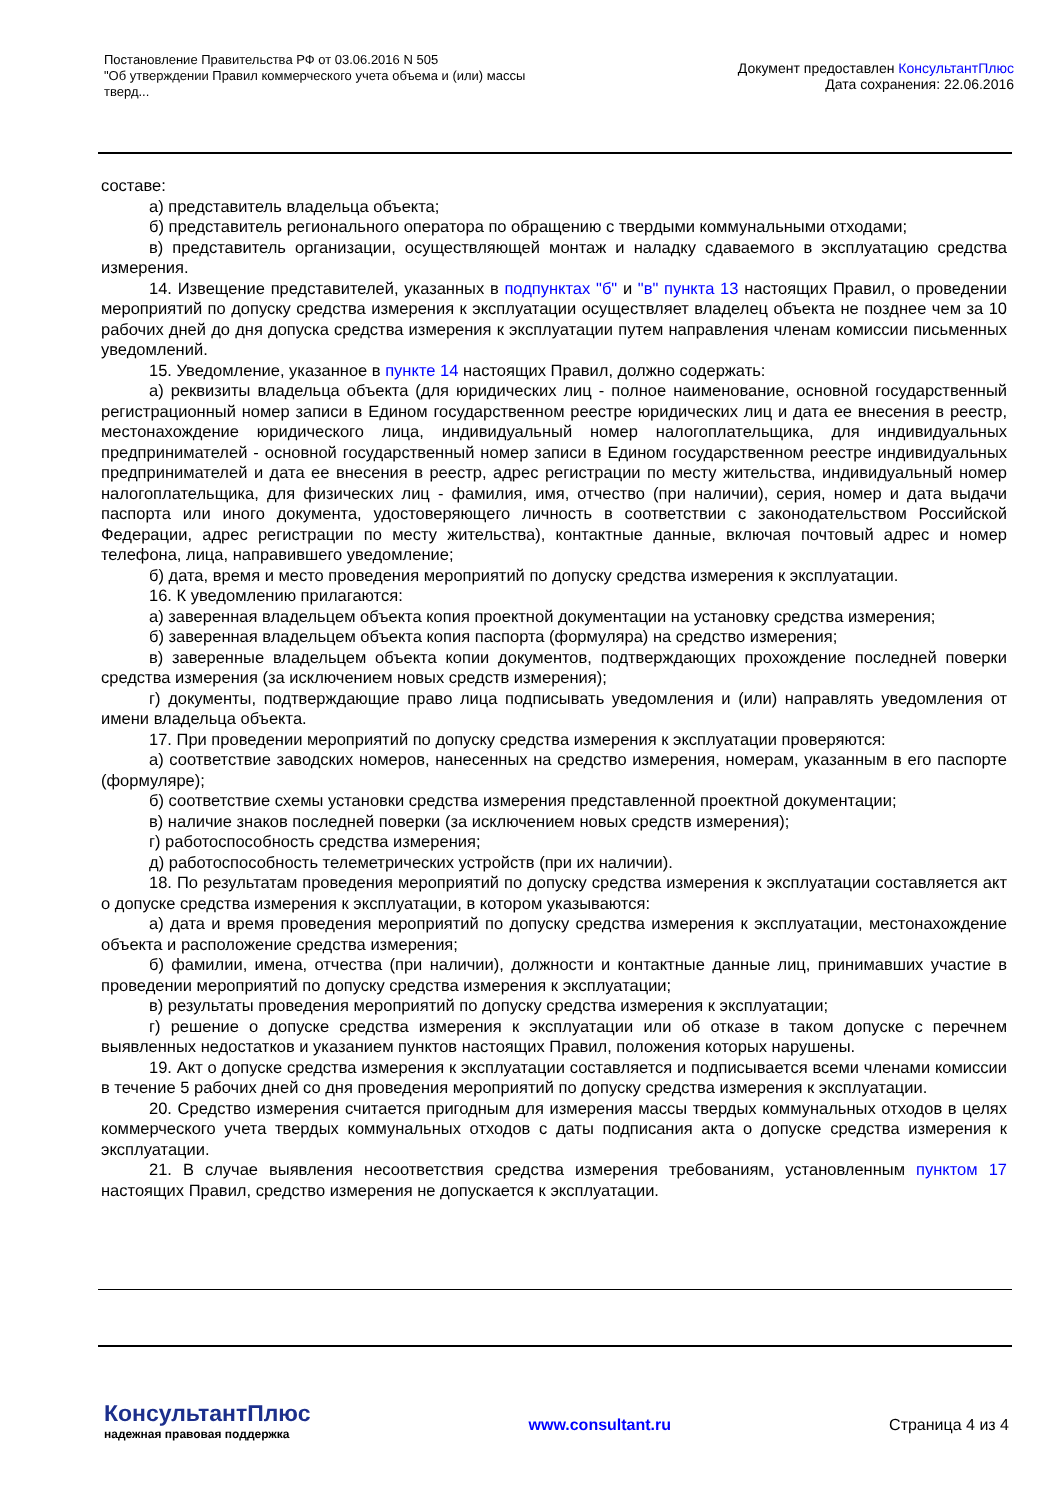Постановление Правительства РФ от 03.06.2016 N 505
"Об утверждении Правил коммерческого учета объема и (или) массы
тверд...
Документ предоставлен КонсультантПлюс
Дата сохранения: 22.06.2016
составе:
а) представитель владельца объекта;
б) представитель регионального оператора по обращению с твердыми коммунальными отходами;
в) представитель организации, осуществляющей монтаж и наладку сдаваемого в эксплуатацию средства измерения.
14. Извещение представителей, указанных в подпунктах "б" и "в" пункта 13 настоящих Правил, о проведении мероприятий по допуску средства измерения к эксплуатации осуществляет владелец объекта не позднее чем за 10 рабочих дней до дня допуска средства измерения к эксплуатации путем направления членам комиссии письменных уведомлений.
15. Уведомление, указанное в пункте 14 настоящих Правил, должно содержать:
а) реквизиты владельца объекта (для юридических лиц - полное наименование, основной государственный регистрационный номер записи в Едином государственном реестре юридических лиц и дата ее внесения в реестр, местонахождение юридического лица, индивидуальный номер налогоплательщика, для индивидуальных предпринимателей - основной государственный номер записи в Едином государственном реестре индивидуальных предпринимателей и дата ее внесения в реестр, адрес регистрации по месту жительства, индивидуальный номер налогоплательщика, для физических лиц - фамилия, имя, отчество (при наличии), серия, номер и дата выдачи паспорта или иного документа, удостоверяющего личность в соответствии с законодательством Российской Федерации, адрес регистрации по месту жительства), контактные данные, включая почтовый адрес и номер телефона, лица, направившего уведомление;
б) дата, время и место проведения мероприятий по допуску средства измерения к эксплуатации.
16. К уведомлению прилагаются:
а) заверенная владельцем объекта копия проектной документации на установку средства измерения;
б) заверенная владельцем объекта копия паспорта (формуляра) на средство измерения;
в) заверенные владельцем объекта копии документов, подтверждающих прохождение последней поверки средства измерения (за исключением новых средств измерения);
г) документы, подтверждающие право лица подписывать уведомления и (или) направлять уведомления от имени владельца объекта.
17. При проведении мероприятий по допуску средства измерения к эксплуатации проверяются:
а) соответствие заводских номеров, нанесенных на средство измерения, номерам, указанным в его паспорте (формуляре);
б) соответствие схемы установки средства измерения представленной проектной документации;
в) наличие знаков последней поверки (за исключением новых средств измерения);
г) работоспособность средства измерения;
д) работоспособность телеметрических устройств (при их наличии).
18. По результатам проведения мероприятий по допуску средства измерения к эксплуатации составляется акт о допуске средства измерения к эксплуатации, в котором указываются:
а) дата и время проведения мероприятий по допуску средства измерения к эксплуатации, местонахождение объекта и расположение средства измерения;
б) фамилии, имена, отчества (при наличии), должности и контактные данные лиц, принимавших участие в проведении мероприятий по допуску средства измерения к эксплуатации;
в) результаты проведения мероприятий по допуску средства измерения к эксплуатации;
г) решение о допуске средства измерения к эксплуатации или об отказе в таком допуске с перечнем выявленных недостатков и указанием пунктов настоящих Правил, положения которых нарушены.
19. Акт о допуске средства измерения к эксплуатации составляется и подписывается всеми членами комиссии в течение 5 рабочих дней со дня проведения мероприятий по допуску средства измерения к эксплуатации.
20. Средство измерения считается пригодным для измерения массы твердых коммунальных отходов в целях коммерческого учета твердых коммунальных отходов с даты подписания акта о допуске средства измерения к эксплуатации.
21. В случае выявления несоответствия средства измерения требованиям, установленным пунктом 17 настоящих Правил, средство измерения не допускается к эксплуатации.
КонсультантПлюс
надежная правовая поддержка
www.consultant.ru Страница 4 из 4